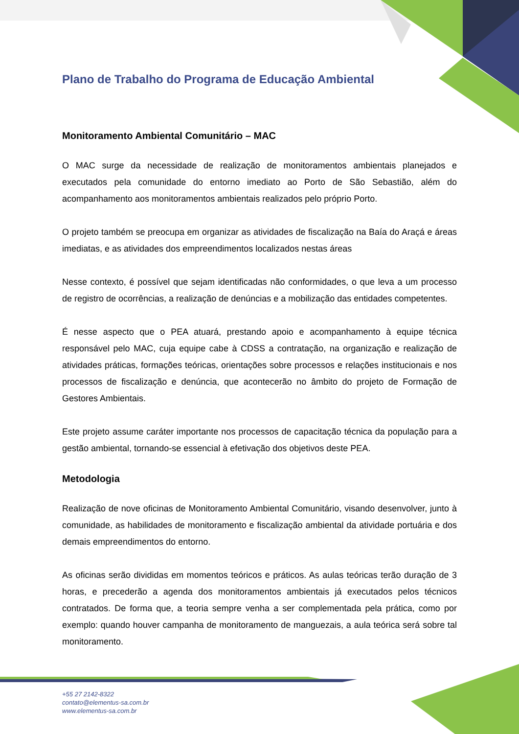Plano de Trabalho do Programa de Educação Ambiental
Monitoramento Ambiental Comunitário – MAC
O MAC surge da necessidade de realização de monitoramentos ambientais planejados e executados pela comunidade do entorno imediato ao Porto de São Sebastião, além do acompanhamento aos monitoramentos ambientais realizados pelo próprio Porto.
O projeto também se preocupa em organizar as atividades de fiscalização na Baía do Araçá e áreas imediatas, e as atividades dos empreendimentos localizados nestas áreas
Nesse contexto, é possível que sejam identificadas não conformidades, o que leva a um processo de registro de ocorrências, a realização de denúncias e a mobilização das entidades competentes.
É nesse aspecto que o PEA atuará, prestando apoio e acompanhamento à equipe técnica responsável pelo MAC, cuja equipe cabe à CDSS a contratação, na organização e realização de atividades práticas, formações teóricas, orientações sobre processos e relações institucionais e nos processos de fiscalização e denúncia, que acontecerão no âmbito do projeto de Formação de Gestores Ambientais.
Este projeto assume caráter importante nos processos de capacitação técnica da população para a gestão ambiental, tornando-se essencial à efetivação dos objetivos deste PEA.
Metodologia
Realização de nove oficinas de Monitoramento Ambiental Comunitário, visando desenvolver, junto à comunidade, as habilidades de monitoramento e fiscalização ambiental da atividade portuária e dos demais empreendimentos do entorno.
As oficinas serão divididas em momentos teóricos e práticos. As aulas teóricas terão duração de 3 horas, e precederão a agenda dos monitoramentos ambientais já executados pelos técnicos contratados. De forma que, a teoria sempre venha a ser complementada pela prática, como por exemplo: quando houver campanha de monitoramento de manguezais, a aula teórica será sobre tal monitoramento.
+55 27 2142-8322
contato@elementus-sa.com.br
www.elementus-sa.com.br